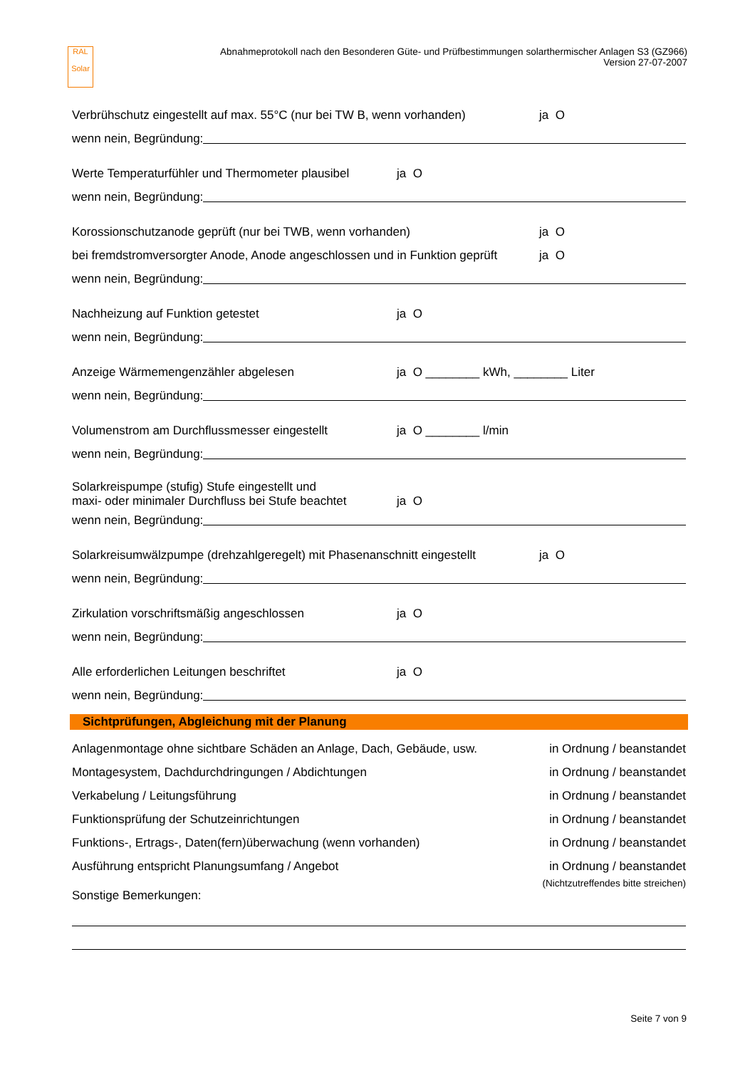RAL
Solar
Abnahmeprotokoll nach den Besonderen Güte- und Prüfbestimmungen solarthermischer Anlagen S3 (GZ966)
Version 27-07-2007
Verbrühschutz eingestellt auf max. 55°C (nur bei TW B, wenn vorhanden) ja O
wenn nein, Begründung:
Werte Temperaturfühler und Thermometer plausibel ja O
wenn nein, Begründung:
Korossionschutzanode geprüft (nur bei TWB, wenn vorhanden) ja O
bei fremdstromversorgter Anode, Anode angeschlossen und in Funktion geprüft ja O
wenn nein, Begründung:
Nachheizung auf Funktion getestet ja O
wenn nein, Begründung:
Anzeige Wärmemengenzähler abgelesen ja O ________ kWh, ________ Liter
wenn nein, Begründung:
Volumenstrom am Durchflussmesser eingestellt ja O ________ l/min
wenn nein, Begründung:
Solarkreispumpe (stufig) Stufe eingestellt und
maxi- oder minimaler Durchfluss bei Stufe beachtet ja O
wenn nein, Begründung:
Solarkreisumwälzpumpe (drehzahlgeregelt) mit Phasenanschnitt eingestellt ja O
wenn nein, Begründung:
Zirkulation vorschriftsmäßig angeschlossen ja O
wenn nein, Begründung:
Alle erforderlichen Leitungen beschriftet ja O
wenn nein, Begründung:
Sichtprüfungen, Abgleichung mit der Planung
Anlagenmontage ohne sichtbare Schäden an Anlage, Dach, Gebäude, usw. in Ordnung / beanstandet
Montagesystem, Dachdurchdringungen / Abdichtungen in Ordnung / beanstandet
Verkabelung / Leitungsführung in Ordnung / beanstandet
Funktionsprüfung der Schutzeinrichtungen in Ordnung / beanstandet
Funktions-, Ertrags-, Daten(fern)überwachung (wenn vorhanden) in Ordnung / beanstandet
Ausführung entspricht Planungsumfang / Angebot in Ordnung / beanstandet
(Nichtzutreffendes bitte streichen)
Sonstige Bemerkungen:
Seite 7 von 9